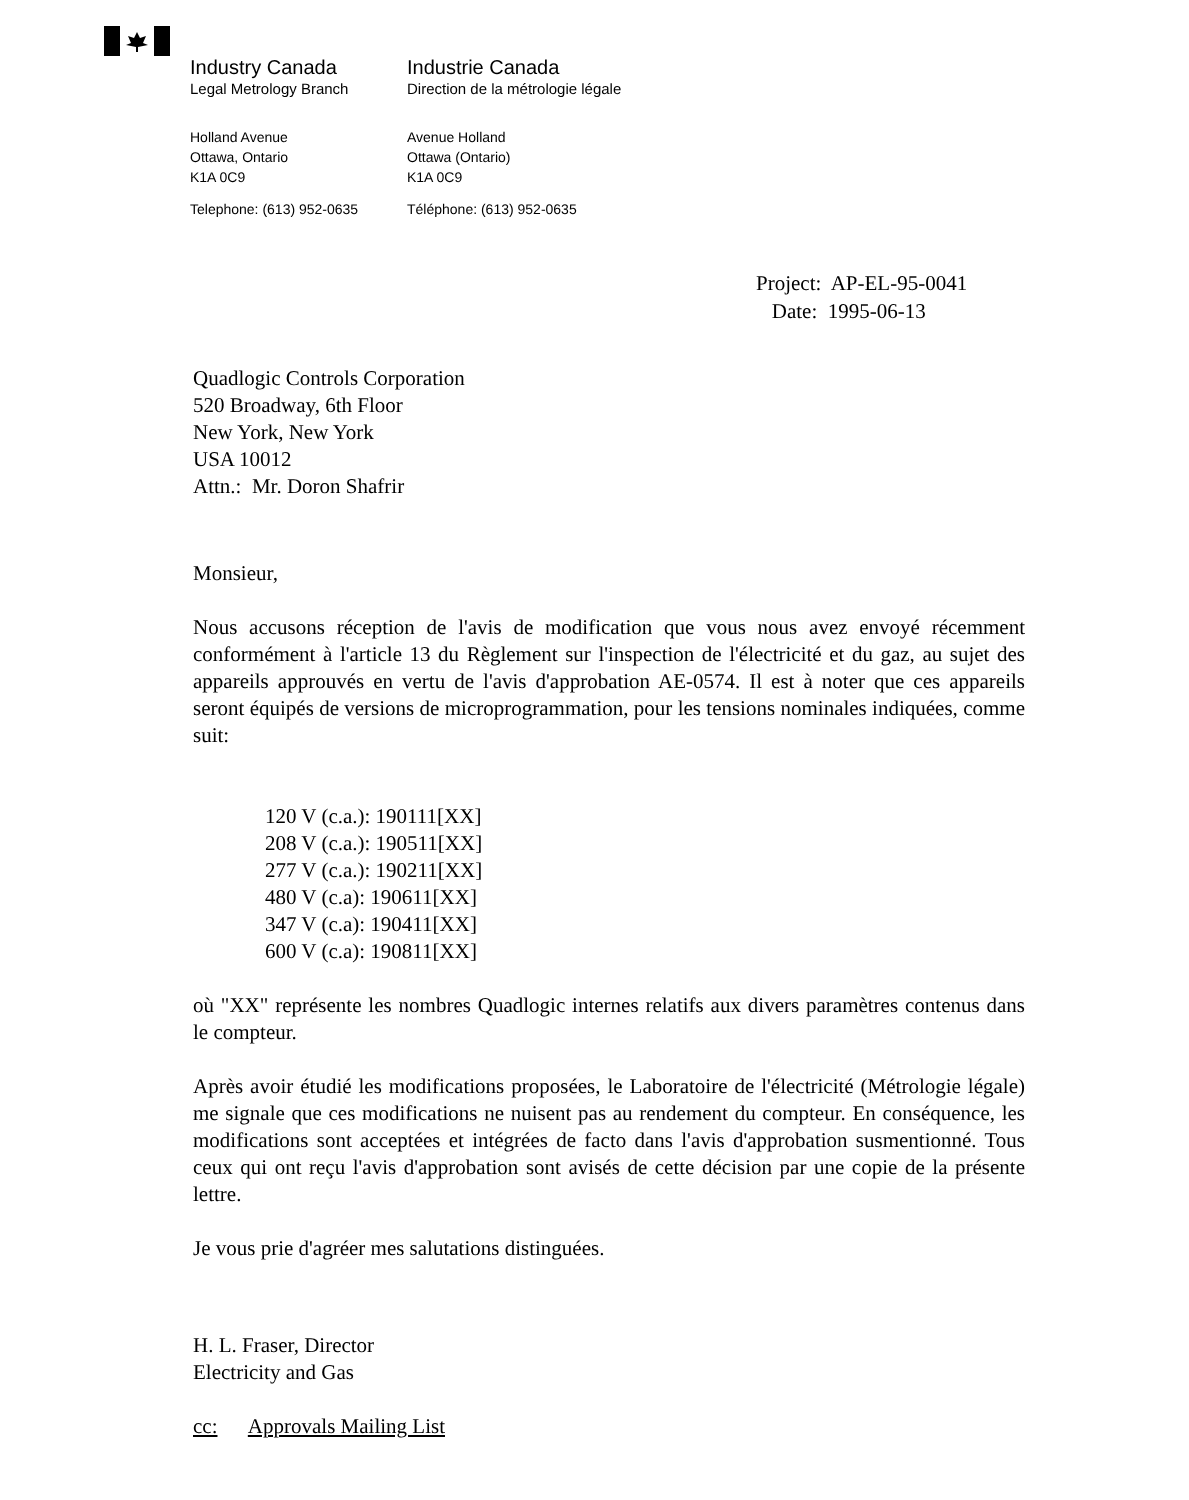Industry Canada Industrie Canada
Legal Metrology Branch Direction de la métrologie légale
Holland Avenue
Ottawa, Ontario
K1A 0C9
Avenue Holland
Ottawa (Ontario)
K1A 0C9
Telephone: (613) 952-0635 Téléphone: (613) 952-0635
Project: AP-EL-95-0041
Date: 1995-06-13
Quadlogic Controls Corporation
520 Broadway, 6th Floor
New York, New York
USA 10012
Attn.: Mr. Doron Shafrir
Monsieur,
Nous accusons réception de l'avis de modification que vous nous avez envoyé récemment conformément à l'article 13 du Règlement sur l'inspection de l'électricité et du gaz, au sujet des appareils approuvés en vertu de l'avis d'approbation AE-0574. Il est à noter que ces appareils seront équipés de versions de microprogrammation, pour les tensions nominales indiquées, comme suit:
120 V (c.a.): 190111[XX]
208 V (c.a.): 190511[XX]
277 V (c.a.): 190211[XX]
480 V (c.a): 190611[XX]
347 V (c.a): 190411[XX]
600 V (c.a): 190811[XX]
où "XX" représente les nombres Quadlogic internes relatifs aux divers paramètres contenus dans le compteur.
Après avoir étudié les modifications proposées, le Laboratoire de l'électricité (Métrologie légale) me signale que ces modifications ne nuisent pas au rendement du compteur. En conséquence, les modifications sont acceptées et intégrées de facto dans l'avis d'approbation susmentionné. Tous ceux qui ont reçu l'avis d'approbation sont avisés de cette décision par une copie de la présente lettre.
Je vous prie d'agréer mes salutations distinguées.
H. L. Fraser, Director
Electricity and Gas
cc: Approvals Mailing List